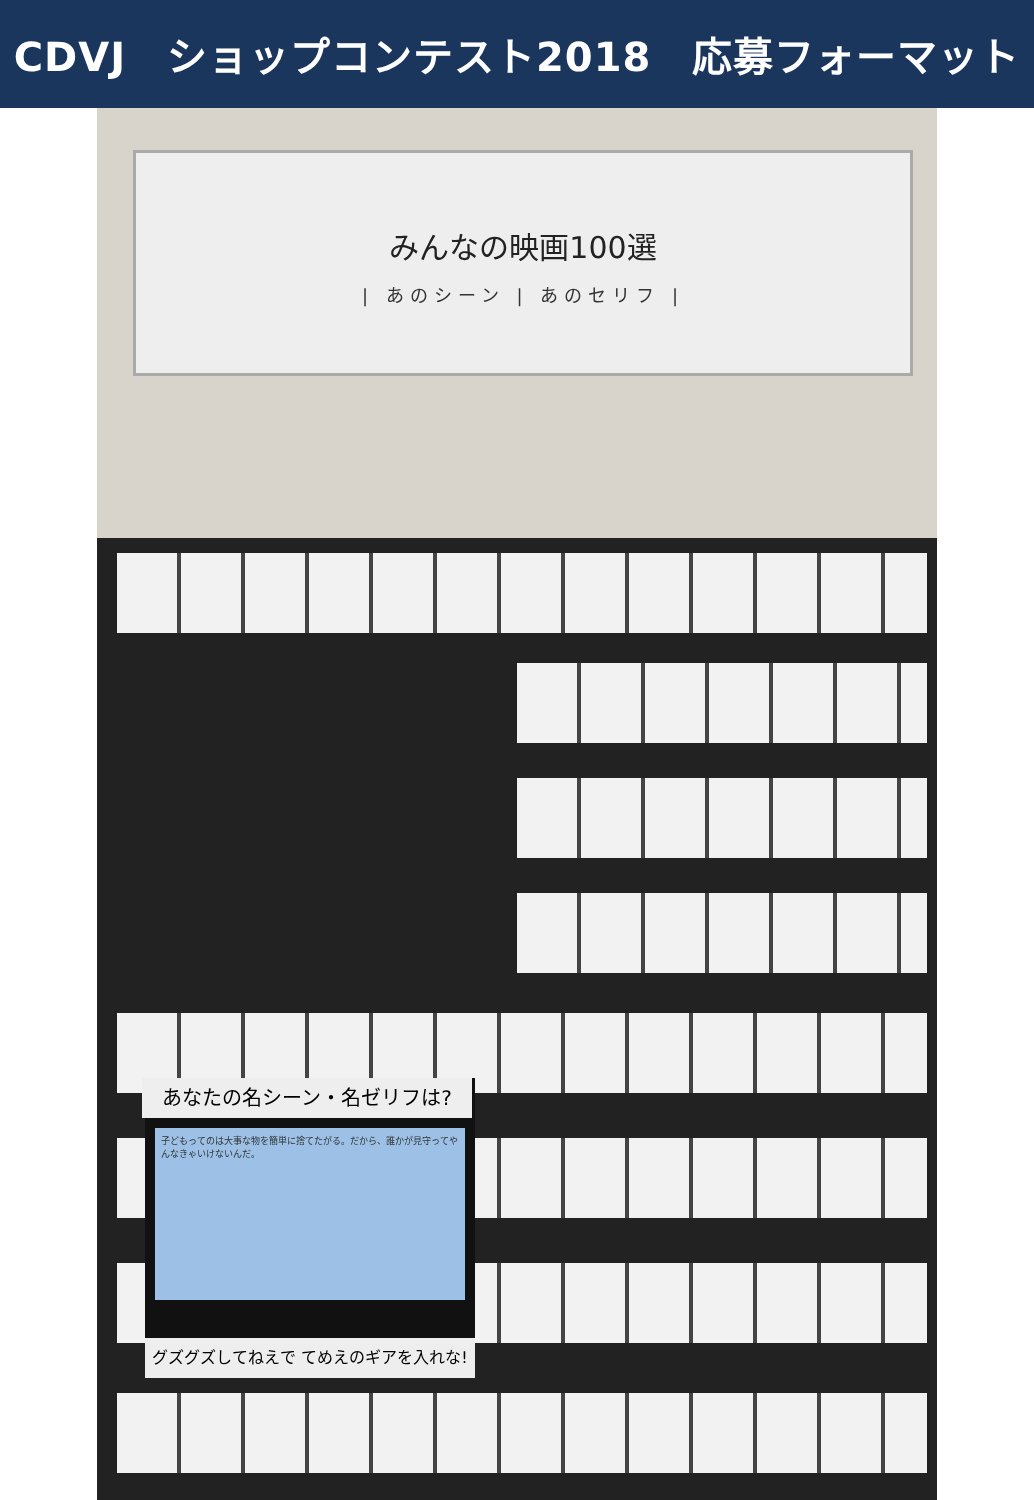CDVJ　ショップコンテスト2018　応募フォーマット
みんなの映画100選
| あのシーン | あのセリフ |
子どもってのは大事な物を簡単に捨てたがる。だから、誰かが見守ってやんなきゃいけないんだ。
あなたの名シーン・名ゼリフは?
グズグズしてねえで てめえのギアを入れな!